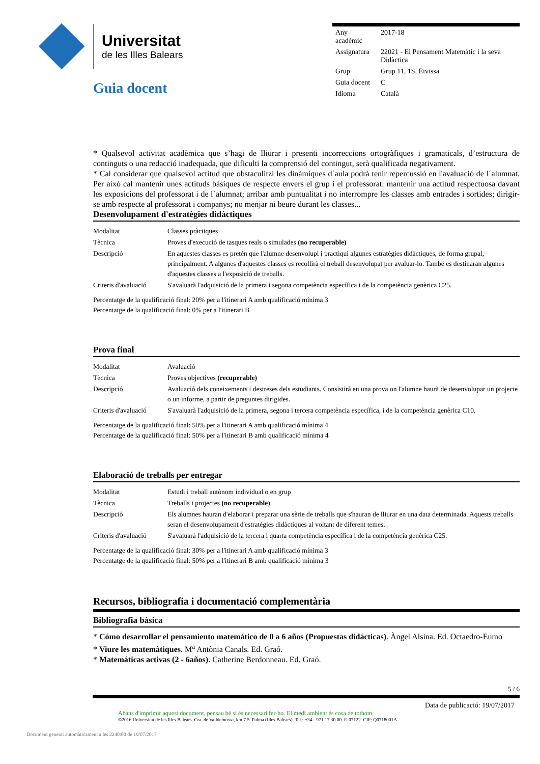Universitat
de les Illes Balears
Guia docent
| Any acadèmic | 2017-18 |
| Assignatura | 22021 - El Pensament Matemàtic i la seva Didàctica |
| Grup | Grup 11, 1S, Eivissa |
| Guia docent | C |
| Idioma | Català |
* Qualsevol activitat acadèmica que s’hagi de lliurar i presenti incorreccions ortogràfiques i gramaticals, d’estructura de continguts o una redacció inadequada, que dificulti la comprensió del contingut, serà qualificada negativament.
* Cal considerar que qualsevol actitud que obstaculitzi les dinàmiques d´aula podrà tenir repercussió en l'avaluació de l´alumnat. Per això cal mantenir unes actituds bàsiques de respecte envers el grup i el professorat: mantenir una actitud respectuosa davant les exposicions del professorat i de l´alumnat; arribar amb puntualitat i no interrompre les classes amb entrades i sortides; dirigir-se amb respecte al professorat i companys; no menjar ni beure durant les classes...
Desenvolupament d'estratègies didàctiques
| Modalitat | Classes pràctiques |
| Tècnica | Proves d'execució de tasques reals o simulades (no recuperable) |
| Descripció | En aquestes classes es pretén que l'alumne desenvolupi i practiqui algunes estratègies didàctiques, de forma grupal, principalment. A algunes d'aquestes classes es recollirà el treball desenvolupat per avaluar-lo. També es destinaran algunes d'aquestes classes a l'exposició de treballs. |
| Criteris d'avaluació | S'avaluarà l'adquisició de la primera i segona competència específica i de la competència genèrica C25. |
Percentatge de la qualificació final: 20% per a l'itinerari A amb qualificació mínima 3
Percentatge de la qualificació final: 0% per a l'itinerari B
Prova final
| Modalitat | Avaluació |
| Tècnica | Proves objectives (recuperable) |
| Descripció | Avaluació dels coneixements i destreses dels estudiants. Consistirà en una prova on l'alumne haurà de desenvolupar un projecte o un informe, a partir de preguntes dirigides. |
| Criteris d'avaluació | S'avaluarà l'adquisició de la primera, segona i tercera competència específica, i de la competència genèrica C10. |
Percentatge de la qualificació final: 50% per a l'itinerari A amb qualificació mínima 4
Percentatge de la qualificació final: 50% per a l'itinerari B amb qualificació mínima 4
Elaboració de treballs per entregar
| Modalitat | Estudi i treball autònom individual o en grup |
| Tècnica | Treballs i projectes (no recuperable) |
| Descripció | Els alumnes hauran d'elaborar i preparar una sèrie de treballs que s'hauran de lliurar en una data determinada. Aquests treballs seran el desenvolupament d'estratègies didàctiques al voltant de diferent temes. |
| Criteris d'avaluació | S'avaluarà l'adquisició de la tercera i quarta competència específica i de la competència genèrica C25. |
Percentatge de la qualificació final: 30% per a l'itinerari A amb qualificació mínima 3
Percentatge de la qualificació final: 50% per a l'itinerari B amb qualificació mínima 3
Recursos, bibliografia i documentació complementària
Bibliografia bàsica
* Cómo desarrollar el pensamiento matemático de 0 a 6 años (Propuestas didácticas). Àngel Alsina. Ed. Octaedro-Eumo
* Viure les matemàtiques. M<sup>a</sup> Antònia Canals. Ed. Graó.
* Matemáticas activas (2 - 6años). Catherine Berdonneau. Ed. Graó.
5 / 6
Data de publicació: 19/07/2017
Abans d'imprimir aquest document, pensau bé si és necessari fer-ho. El medi ambient és cosa de tothom.
©2016 Universitat de les Illes Balears. Cra. de Valldemossa, km 7.5. Palma (Illes Balears). Tel.: +34 - 971 17 30 00. E-07122. CIF: Q0718001A
Document generat automàticament a les 2240:00 de 19/07/2017